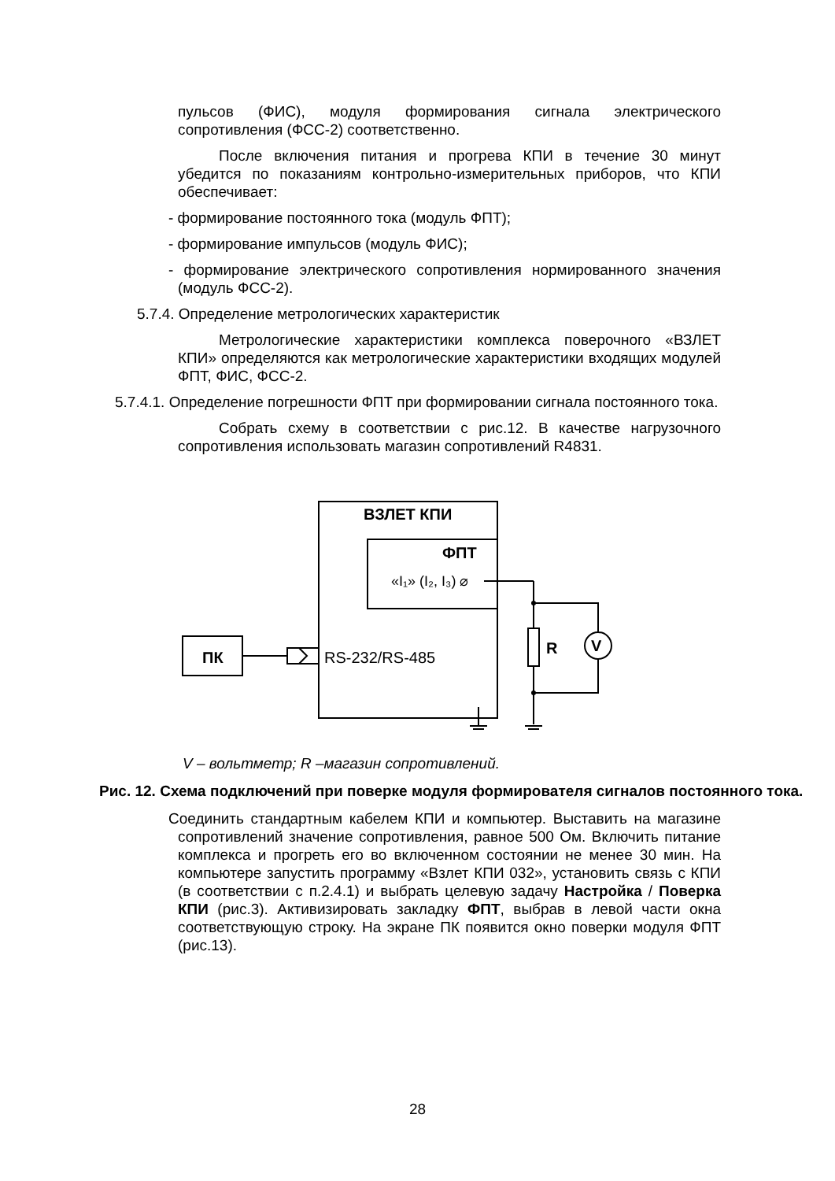пульсов (ФИС), модуля формирования сигнала электрического сопротивления (ФСС-2) соответственно.
После включения питания и прогрева КПИ в течение 30 минут убедится по показаниям контрольно-измерительных приборов, что КПИ обеспечивает:
- формирование постоянного тока (модуль ФПТ);
- формирование импульсов (модуль ФИС);
- формирование электрического сопротивления нормированного значения (модуль ФСС-2).
5.7.4. Определение метрологических характеристик
Метрологические характеристики комплекса поверочного «ВЗЛЕТ КПИ» определяются как метрологические характеристики входящих модулей ФПТ, ФИС, ФСС-2.
5.7.4.1. Определение погрешности ФПТ при формировании сигнала постоянного тока.
Собрать схему в соответствии с рис.12. В качестве нагрузочного сопротивления использовать магазин сопротивлений R4831.
ВЗЛЕТ КПИ
ФПТ
«I₁» (I₂, I₃) ⌀
ПК
RS-232/RS-485
R
V
V – вольтметр; R –магазин сопротивлений.
Рис. 12. Схема подключений при поверке модуля формирователя сигналов постоянного тока.
Соединить стандартным кабелем КПИ и компьютер. Выставить на магазине сопротивлений значение сопротивления, равное 500 Ом. Включить питание комплекса и прогреть его во включенном состоянии не менее 30 мин. На компьютере запустить программу «Взлет КПИ 032», установить связь с КПИ (в соответствии с п.2.4.1) и выбрать целевую задачу Настройка / Поверка КПИ (рис.3). Активизировать закладку ФПТ, выбрав в левой части окна соответствующую строку. На экране ПК появится окно поверки модуля ФПТ (рис.13).
28